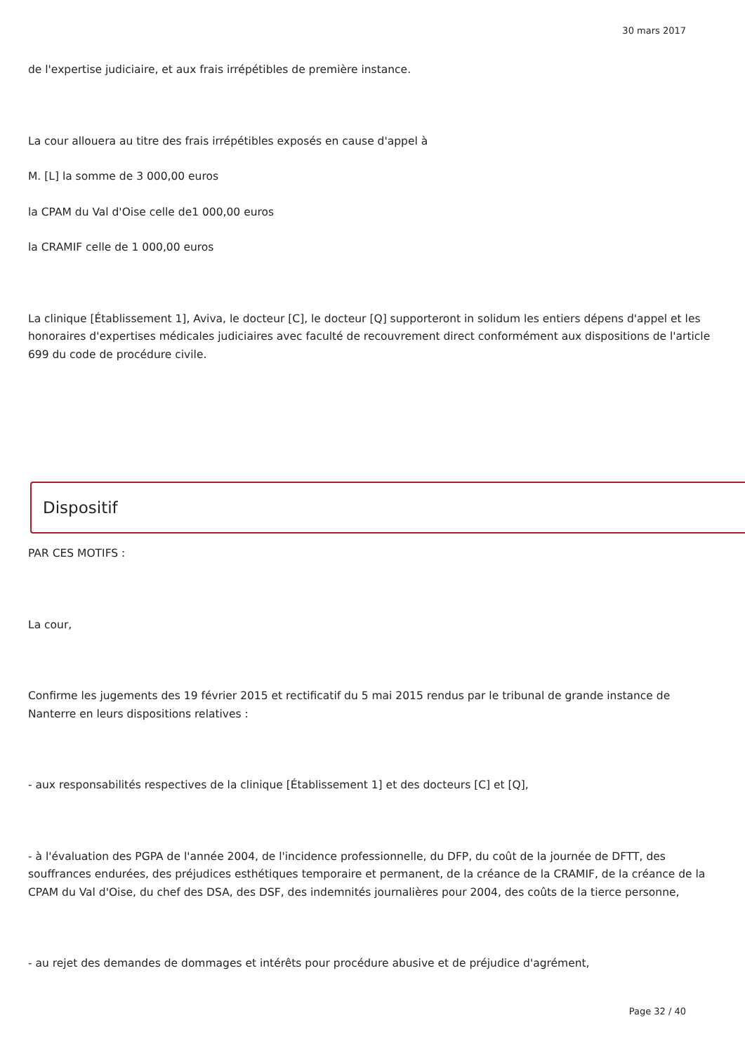30 mars 2017
de l'expertise judiciaire, et aux frais irrépétibles de première instance.
La cour allouera au titre des frais irrépétibles exposés en cause d'appel à
M. [L] la somme de 3 000,00 euros
la CPAM du Val d'Oise celle de1 000,00 euros
la CRAMIF celle de 1 000,00 euros
La clinique [Établissement 1], Aviva, le docteur [C], le docteur [Q] supporteront in solidum les entiers dépens d'appel et les honoraires d'expertises médicales judiciaires avec faculté de recouvrement direct conformément aux dispositions de l'article 699 du code de procédure civile.
Dispositif
PAR CES MOTIFS :
La cour,
Confirme les jugements des 19 février 2015 et rectificatif du 5 mai 2015 rendus par le tribunal de grande instance de Nanterre en leurs dispositions relatives :
- aux responsabilités respectives de la clinique [Établissement 1] et des docteurs [C] et [Q],
- à l'évaluation des PGPA de l'année 2004, de l'incidence professionnelle, du DFP, du coût de la journée de DFTT, des souffrances endurées, des préjudices esthétiques temporaire et permanent, de la créance de la CRAMIF, de la créance de la CPAM du Val d'Oise, du chef des DSA, des DSF, des indemnités journalières pour 2004, des coûts de la tierce personne,
- au rejet des demandes de dommages et intérêts pour procédure abusive et de préjudice d'agrément,
Page 32 / 40